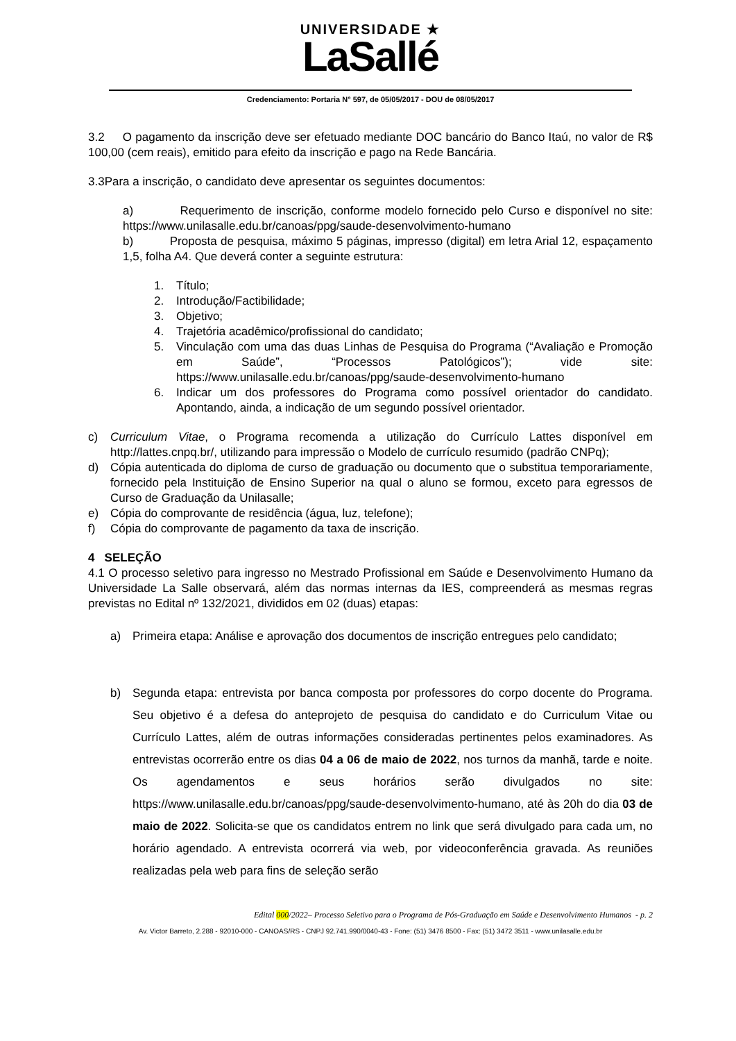UNIVERSIDADE ★
LaSallé
Credenciamento: Portaria N° 597, de 05/05/2017 - DOU de 08/05/2017
3.2 O pagamento da inscrição deve ser efetuado mediante DOC bancário do Banco Itaú, no valor de R$ 100,00 (cem reais), emitido para efeito da inscrição e pago na Rede Bancária.
3.3Para a inscrição, o candidato deve apresentar os seguintes documentos:
a) Requerimento de inscrição, conforme modelo fornecido pelo Curso e disponível no site: https://www.unilasalle.edu.br/canoas/ppg/saude-desenvolvimento-humano
b) Proposta de pesquisa, máximo 5 páginas, impresso (digital) em letra Arial 12, espaçamento 1,5, folha A4. Que deverá conter a seguinte estrutura:
1. Título;
2. Introdução/Factibilidade;
3. Objetivo;
4. Trajetória acadêmico/profissional do candidato;
5. Vinculação com uma das duas Linhas de Pesquisa do Programa (“Avaliação e Promoção em Saúde”, “Processos Patológicos”); vide site: https://www.unilasalle.edu.br/canoas/ppg/saude-desenvolvimento-humano
6. Indicar um dos professores do Programa como possível orientador do candidato. Apontando, ainda, a indicação de um segundo possível orientador.
c) Curriculum Vitae, o Programa recomenda a utilização do Currículo Lattes disponível em http://lattes.cnpq.br/, utilizando para impressão o Modelo de currículo resumido (padrão CNPq);
d) Cópia autenticada do diploma de curso de graduação ou documento que o substitua temporariamente, fornecido pela Instituição de Ensino Superior na qual o aluno se formou, exceto para egressos de Curso de Graduação da Unilasalle;
e) Cópia do comprovante de residência (água, luz, telefone);
f) Cópia do comprovante de pagamento da taxa de inscrição.
4 SELEÇÃO
4.1 O processo seletivo para ingresso no Mestrado Profissional em Saúde e Desenvolvimento Humano da Universidade La Salle observará, além das normas internas da IES, compreenderá as mesmas regras previstas no Edital nº 132/2021, divididos em 02 (duas) etapas:
a) Primeira etapa: Análise e aprovação dos documentos de inscrição entregues pelo candidato;
b) Segunda etapa: entrevista por banca composta por professores do corpo docente do Programa. Seu objetivo é a defesa do anteprojeto de pesquisa do candidato e do Curriculum Vitae ou Currículo Lattes, além de outras informações consideradas pertinentes pelos examinadores. As entrevistas ocorrerão entre os dias 04 a 06 de maio de 2022, nos turnos da manhã, tarde e noite. Os agendamentos e seus horários serão divulgados no site: https://www.unilasalle.edu.br/canoas/ppg/saude-desenvolvimento-humano, até às 20h do dia 03 de maio de 2022. Solicita-se que os candidatos entrem no link que será divulgado para cada um, no horário agendado. A entrevista ocorrerá via web, por videoconferência gravada. As reuniões realizadas pela web para fins de seleção serão
Edital 000/2022– Processo Seletivo para o Programa de Pós-Graduação em Saúde e Desenvolvimento Humanos - p. 2
Av. Victor Barreto, 2.288 - 92010-000 - CANOAS/RS - CNPJ 92.741.990/0040-43 - Fone: (51) 3476 8500 - Fax: (51) 3472 3511 - www.unilasalle.edu.br